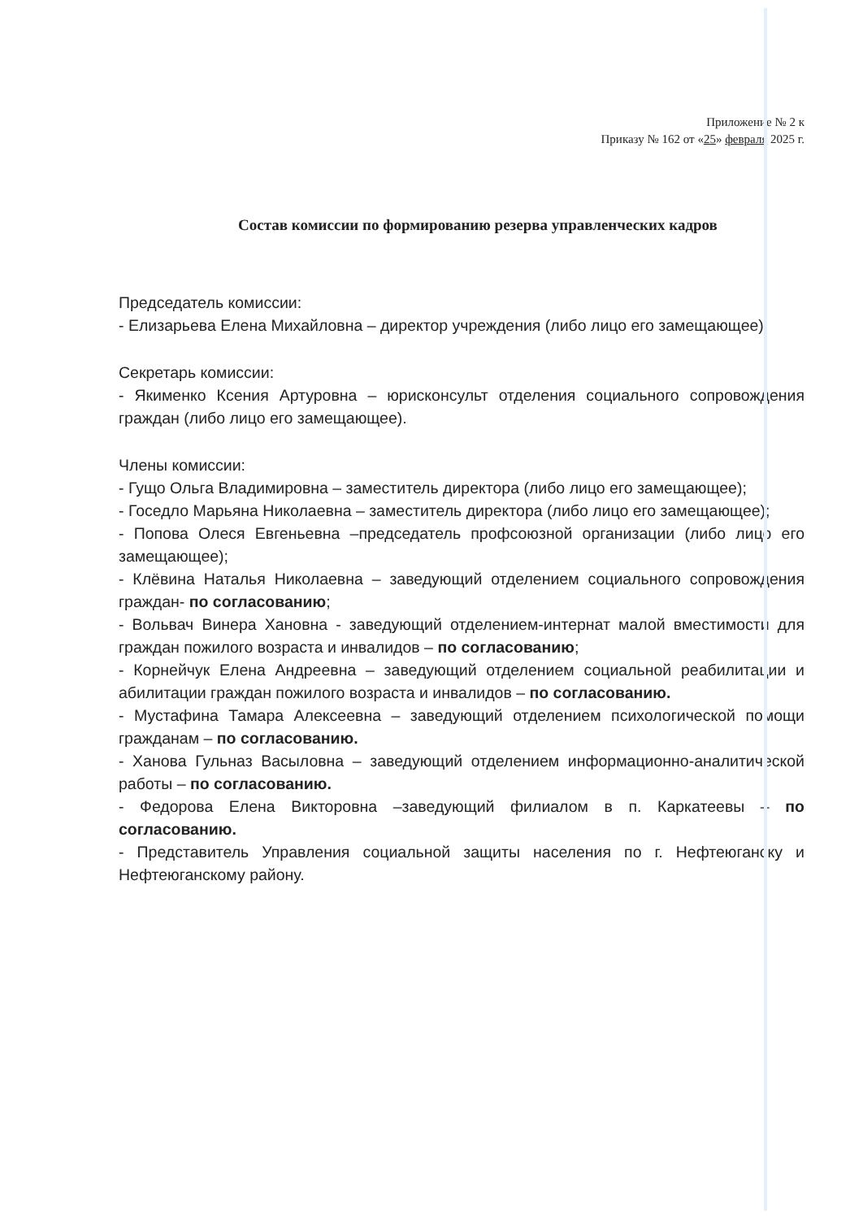Приложение № 2 к
Приказу № 162 от «25» февраля 2025 г.
Состав комиссии по формированию резерва управленческих кадров
Председатель комиссии:
- Елизарьева Елена Михайловна – директор учреждения (либо лицо его замещающее).
Секретарь комиссии:
- Якименко Ксения Артуровна – юрисконсульт отделения социального сопровождения граждан (либо лицо его замещающее).
Члены комиссии:
- Гущо Ольга Владимировна – заместитель директора (либо лицо его замещающее);
- Госедло Марьяна Николаевна – заместитель директора (либо лицо его замещающее);
- Попова Олеся Евгеньевна –председатель профсоюзной организации (либо лицо его замещающее);
- Клёвина Наталья Николаевна – заведующий отделением социального сопровождения граждан- по согласованию;
- Вольвач Винера Хановна - заведующий отделением-интернат малой вместимости для граждан пожилого возраста и инвалидов – по согласованию;
- Корнейчук Елена Андреевна – заведующий отделением социальной реабилитации и абилитации граждан пожилого возраста и инвалидов – по согласованию.
- Мустафина Тамара Алексеевна – заведующий отделением психологической помощи гражданам – по согласованию.
- Ханова Гульназ Васыловна – заведующий отделением информационно-аналитической работы – по согласованию.
- Федорова Елена Викторовна –заведующий филиалом в п. Каркатеевы – по согласованию.
- Представитель Управления социальной защиты населения по г. Нефтеюганску и Нефтеюганскому району.